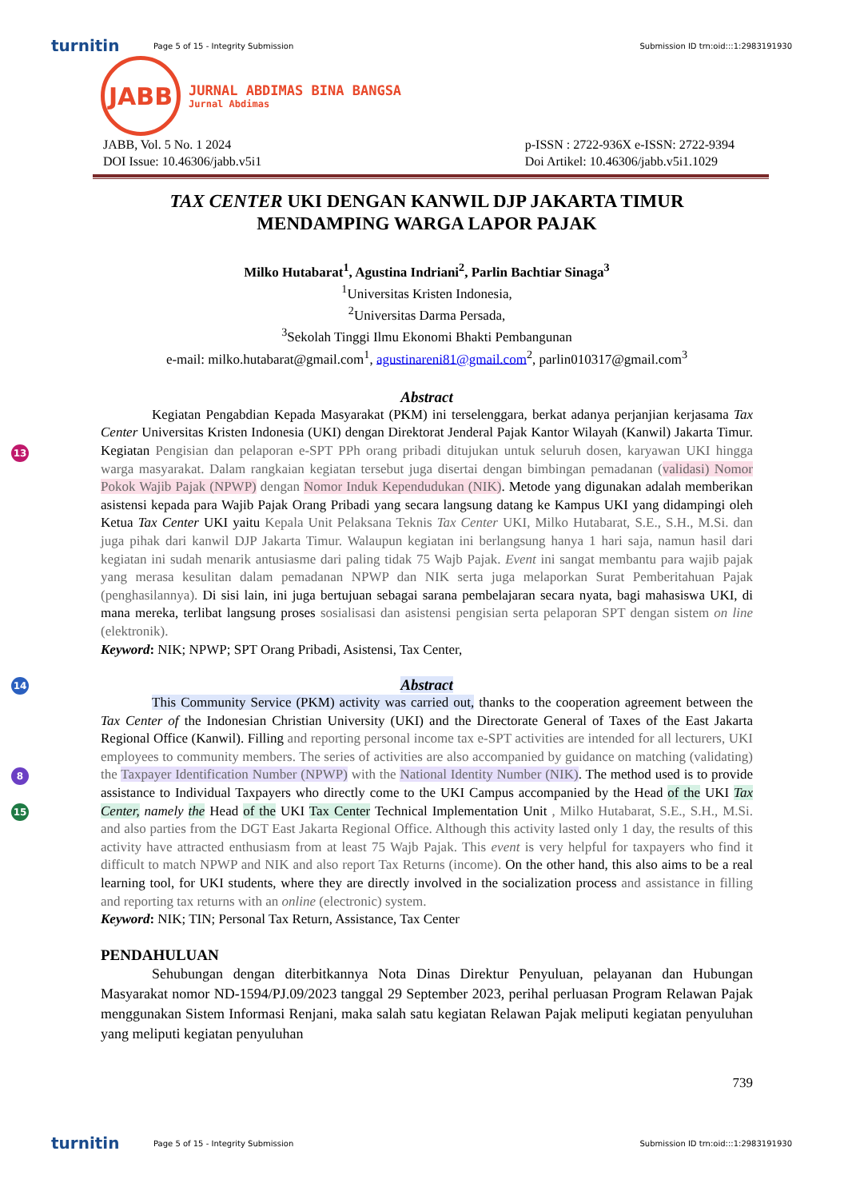turnitin Page 5 of 15 - Integrity Submission Submission ID trn:oid:::1:2983191930
13
14
8
15
JABB
JURNAL ABDIMAS BINA BANGSA
Jurnal Abdimas
JABB, Vol. 5 No. 1 2024
DOI Issue: 10.46306/jabb.v5i1
p-ISSN : 2722-936X e-ISSN: 2722-9394
Doi Artikel: 10.46306/jabb.v5i1.1029
TAX CENTER UKI DENGAN KANWIL DJP JAKARTA TIMUR
MENDAMPING WARGA LAPOR PAJAK
Milko Hutabarat<sup>1</sup>, Agustina Indriani<sup>2</sup>, Parlin Bachtiar Sinaga<sup>3</sup>
<sup>1</sup> Universitas Kristen Indonesia,
<sup>2</sup> Universitas Darma Persada,
<sup>3</sup> Sekolah Tinggi Ilmu Ekonomi Bhakti Pembangunan
e-mail: milko.hutabarat@gmail.com<sup>1</sup>, agustinareni81@gmail.com<sup>2</sup>, parlin010317@gmail.com<sup>3</sup>
Abstract
Kegiatan Pengabdian Kepada Masyarakat (PKM) ini terselenggara, berkat adanya perjanjian kerjasama Tax Center Universitas Kristen Indonesia (UKI) dengan Direktorat Jenderal Pajak Kantor Wilayah (Kanwil) Jakarta Timur. Kegiatan Pengisian dan pelaporan e-SPT PPh orang pribadi ditujukan untuk seluruh dosen, karyawan UKI hingga warga masyarakat. Dalam rangkaian kegiatan tersebut juga disertai dengan bimbingan pemadanan (validasi) Nomor Pokok Wajib Pajak (NPWP) dengan Nomor Induk Kependudukan (NIK). Metode yang digunakan adalah memberikan asistensi kepada para Wajib Pajak Orang Pribadi yang secara langsung datang ke Kampus UKI yang didampingi oleh Ketua Tax Center UKI yaitu Kepala Unit Pelaksana Teknis Tax Center UKI, Milko Hutabarat, S.E., S.H., M.Si. dan juga pihak dari kanwil DJP Jakarta Timur. Walaupun kegiatan ini berlangsung hanya 1 hari saja, namun hasil dari kegiatan ini sudah menarik antusiasme dari paling tidak 75 Wajb Pajak. Event ini sangat membantu para wajib pajak yang merasa kesulitan dalam pemadanan NPWP dan NIK serta juga melaporkan Surat Pemberitahuan Pajak (penghasilannya). Di sisi lain, ini juga bertujuan sebagai sarana pembelajaran secara nyata, bagi mahasiswa UKI, di mana mereka, terlibat langsung proses sosialisasi dan asistensi pengisian serta pelaporan SPT dengan sistem on line (elektronik).
Keyword: NIK; NPWP; SPT Orang Pribadi, Asistensi, Tax Center,
Abstract
This Community Service (PKM) activity was carried out, thanks to the cooperation agreement between the Tax Center of the Indonesian Christian University (UKI) and the Directorate General of Taxes of the East Jakarta Regional Office (Kanwil). Filling and reporting personal income tax e-SPT activities are intended for all lecturers, UKI employees to community members. The series of activities are also accompanied by guidance on matching (validating) the Taxpayer Identification Number (NPWP) with the National Identity Number (NIK). The method used is to provide assistance to Individual Taxpayers who directly come to the UKI Campus accompanied by the Head of the UKI Tax Center, namely the Head of the UKI Tax Center Technical Implementation Unit , Milko Hutabarat, S.E., S.H., M.Si. and also parties from the DGT East Jakarta Regional Office. Although this activity lasted only 1 day, the results of this activity have attracted enthusiasm from at least 75 Wajb Pajak. This event is very helpful for taxpayers who find it difficult to match NPWP and NIK and also report Tax Returns (income). On the other hand, this also aims to be a real learning tool, for UKI students, where they are directly involved in the socialization process and assistance in filling and reporting tax returns with an online (electronic) system.
Keyword: NIK; TIN; Personal Tax Return, Assistance, Tax Center
PENDAHULUAN
Sehubungan dengan diterbitkannya Nota Dinas Direktur Penyuluan, pelayanan dan Hubungan Masyarakat nomor ND-1594/PJ.09/2023 tanggal 29 September 2023, perihal perluasan Program Relawan Pajak menggunakan Sistem Informasi Renjani, maka salah satu kegiatan Relawan Pajak meliputi kegiatan penyuluhan yang meliputi kegiatan penyuluhan
739
turnitin Page 5 of 15 - Integrity Submission Submission ID trn:oid:::1:2983191930